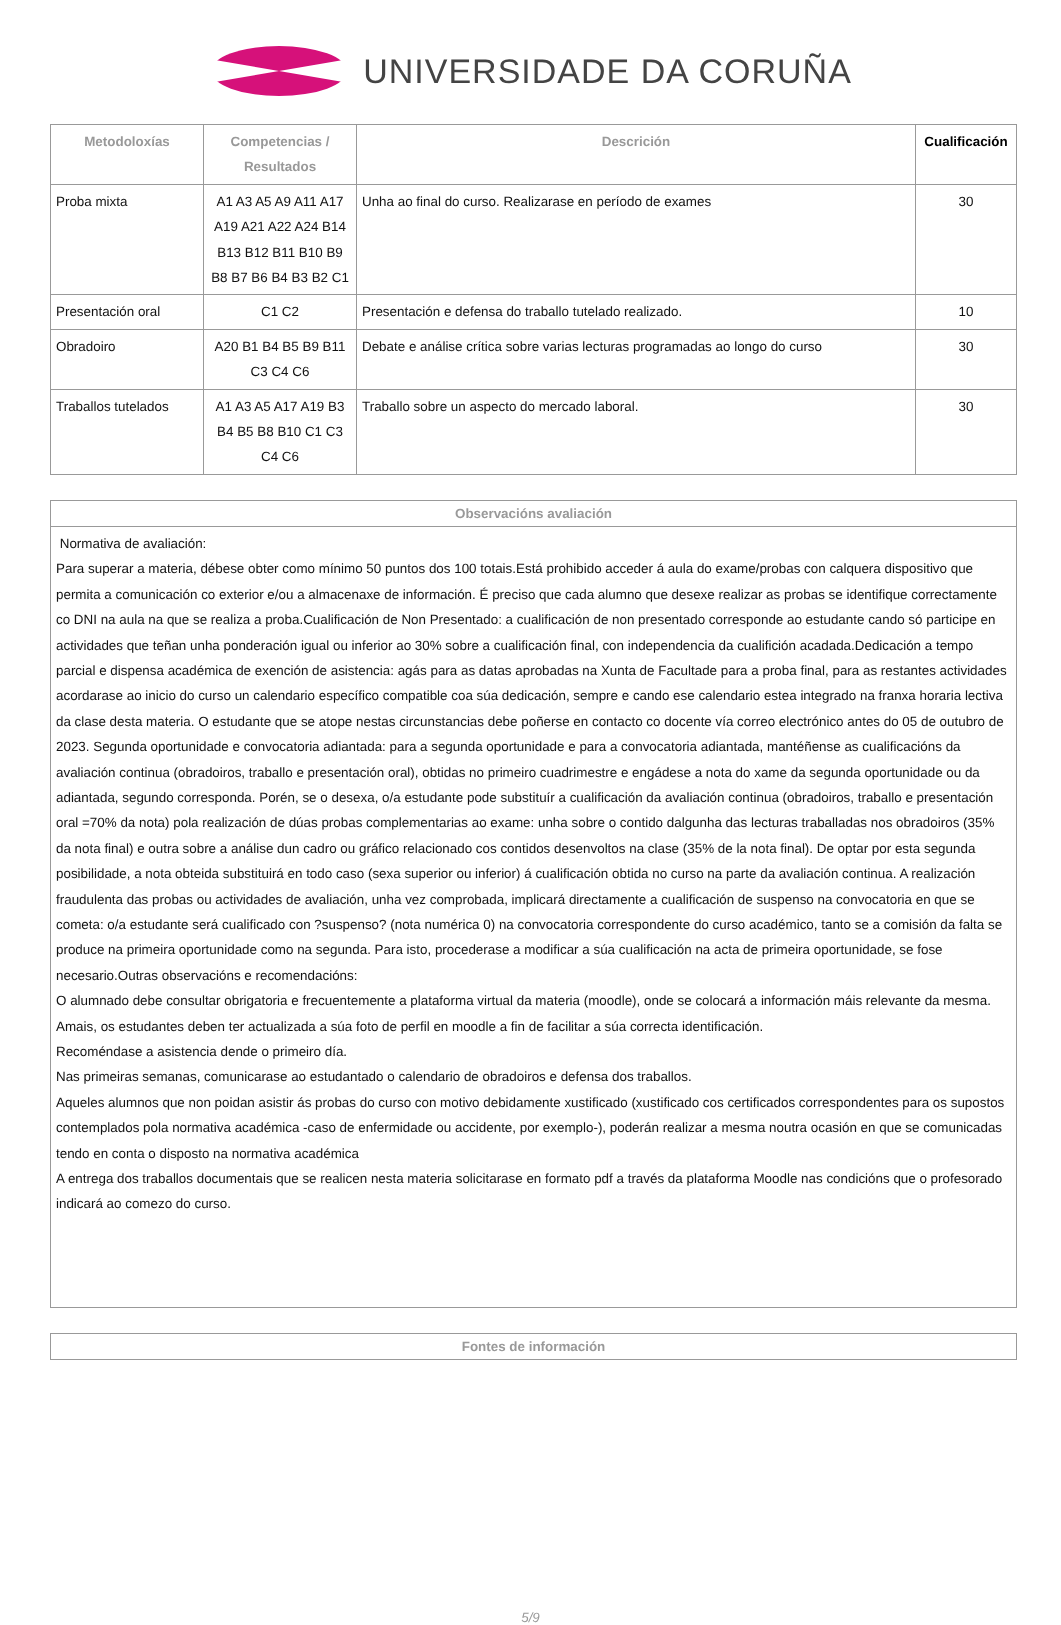UNIVERSIDADE DA CORUÑA
| Metodoloxías | Competencias / Resultados | Descrición | Cualificación |
| --- | --- | --- | --- |
| Proba mixta | A1 A3 A5 A9 A11 A17 A19 A21 A22 A24 B14 B13 B12 B11 B10 B9 B8 B7 B6 B4 B3 B2 C1 | Unha ao final do curso. Realizarase en período de exames | 30 |
| Presentación oral | C1 C2 | Presentación e defensa do traballo tutelado realizado. | 10 |
| Obradoiro | A20 B1 B4 B5 B9 B11 C3 C4 C6 | Debate e análise crítica sobre varias lecturas programadas ao longo do curso | 30 |
| Traballos tutelados | A1 A3 A5 A17 A19 B3 B4 B5 B8 B10 C1 C3 C4 C6 | Traballo sobre un aspecto do mercado laboral. | 30 |
Observacións avaliación
Normativa de avaliación:
Para superar a materia, débese obter como mínimo 50 puntos dos 100 totais.Está prohibido acceder á aula do exame/probas con calquera dispositivo que permita a comunicación co exterior e/ou a almacenaxe de información. É preciso que cada alumno que desexe realizar as probas se identifique correctamente co DNI na aula na que se realiza a proba.Cualificación de Non Presentado: a cualificación de non presentado corresponde ao estudante cando só participe en actividades que teñan unha ponderación igual ou inferior ao 30% sobre a cualificación final, con independencia da cualifición acadada.Dedicación a tempo parcial e dispensa académica de exención de asistencia: agás para as datas aprobadas na Xunta de Facultade para a proba final, para as restantes actividades acordarase ao inicio do curso un calendario específico compatible coa súa dedicación, sempre e cando ese calendario estea integrado na franxa horaria lectiva da clase desta materia. O estudante que se atope nestas circunstancias debe poñerse en contacto co docente vía correo electrónico antes do 05 de outubro de 2023. Segunda oportunidade e convocatoria adiantada: para a segunda oportunidade e para a convocatoria adiantada, mantéñense as cualificacións da avaliación continua (obradoiros, traballo e presentación oral), obtidas no primeiro cuadrimestre e engádese a nota do xame da segunda oportunidade ou da adiantada, segundo corresponda. Porén, se o desexa, o/a estudante pode substituír a cualificación da avaliación continua (obradoiros, traballo e presentación oral =70% da nota) pola realización de dúas probas complementarias ao exame: unha sobre o contido dalgunha das lecturas traballadas nos obradoiros (35% da nota final) e outra sobre a análise dun cadro ou gráfico relacionado cos contidos desenvoltos na clase (35% de la nota final). De optar por esta segunda posibilidade, a nota obteida substituirá en todo caso (sexa superior ou inferior) á cualificación obtida no curso na parte da avaliación continua. A realización fraudulenta das probas ou actividades de avaliación, unha vez comprobada, implicará directamente a cualificación de suspenso na convocatoria en que se cometa: o/a estudante será cualificado con ?suspenso? (nota numérica 0) na convocatoria correspondente do curso académico, tanto se a comisión da falta se produce na primeira oportunidade como na segunda. Para isto, procederase a modificar a súa cualificación na acta de primeira oportunidade, se fose necesario.Outras observacións e recomendacións:
O alumnado debe consultar obrigatoria e frecuentemente a plataforma virtual da materia (moodle), onde se colocará a información máis relevante da mesma. Amais, os estudantes deben ter actualizada a súa foto de perfil en moodle a fin de facilitar a súa correcta identificación.
Recoméndase a asistencia dende o primeiro día.
Nas primeiras semanas, comunicarase ao estudantado o calendario de obradoiros e defensa dos traballos.
Aqueles alumnos que non poidan asistir ás probas do curso con motivo debidamente xustificado (xustificado cos certificados correspondentes para os supostos contemplados pola normativa académica -caso de enfermidade ou accidente, por exemplo-), poderán realizar a mesma noutra ocasión en que se comunicadas tendo en conta o disposto na normativa académica
A entrega dos traballos documentais que se realicen nesta materia solicitarase en formato pdf a través da plataforma Moodle nas condicións que o profesorado indicará ao comezo do curso.
Fontes de información
5/9